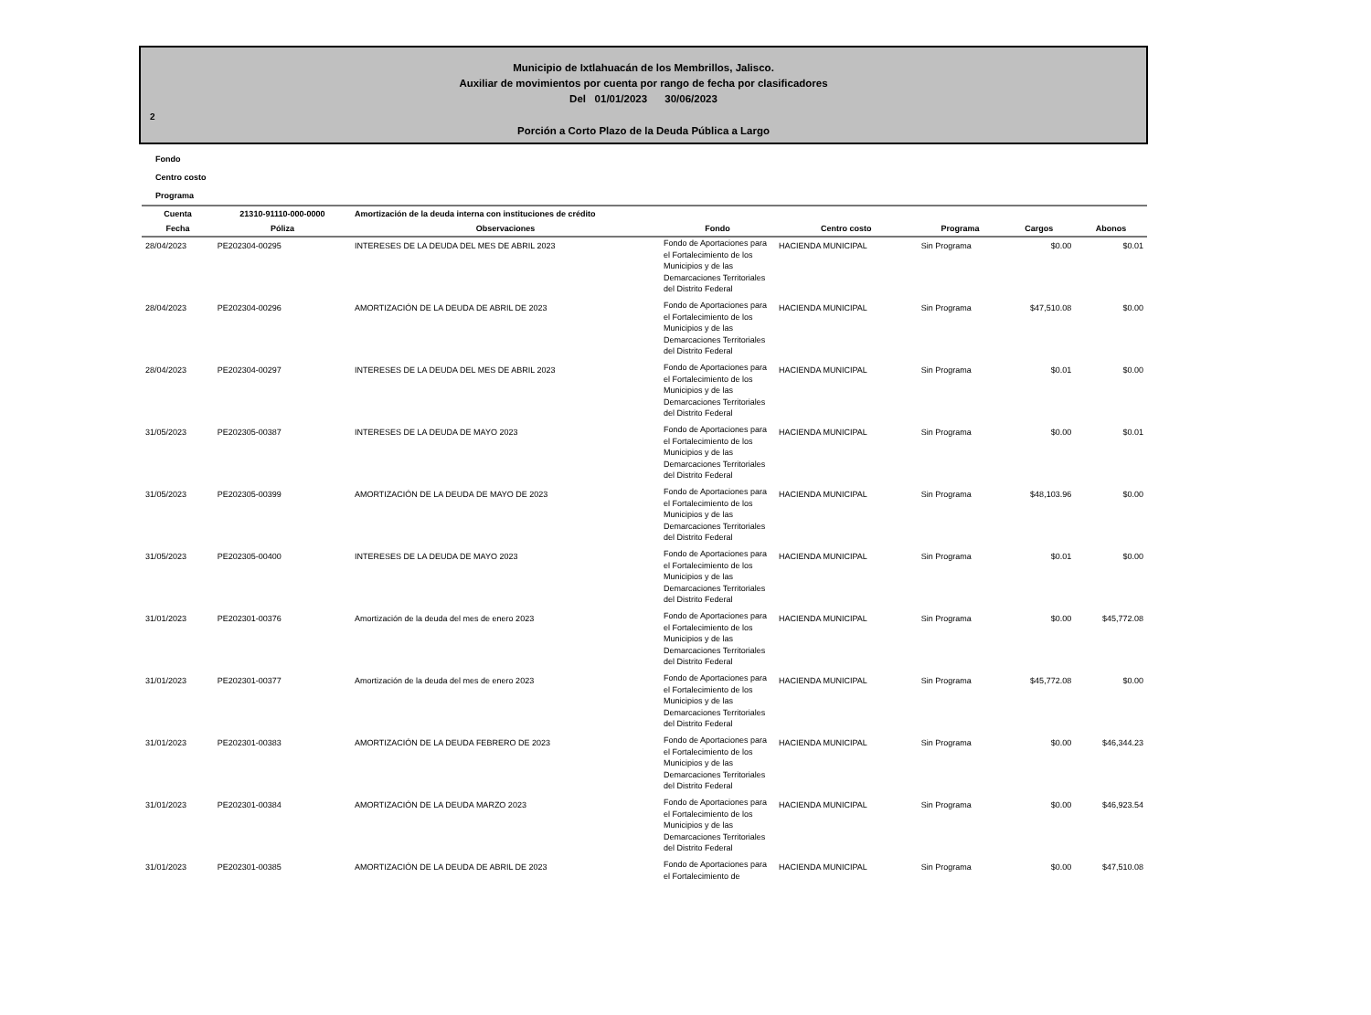Municipio de Ixtlahuacán de los Membrillos, Jalisco.
Auxiliar de movimientos por cuenta por rango de fecha por clasificadores
Del 01/01/2023 30/06/2023
2
Porción a Corto Plazo de la Deuda Pública a Largo
Fondo
Centro costo
Programa
| Cuenta | 21310-91110-000-0000 | Amortización de la deuda interna con instituciones de crédito | | | | | |
| --- | --- | --- | --- | --- | --- | --- | --- |
| Fecha | Póliza | Observaciones | Fondo | Centro costo | Programa | Cargos | Abonos |
| 28/04/2023 | PE202304-00295 | INTERESES DE LA DEUDA DEL MES DE ABRIL 2023 | Fondo de Aportaciones para el Fortalecimiento de los Municipios y de las Demarcaciones Territoriales del Distrito Federal | HACIENDA MUNICIPAL | Sin Programa | $0.00 | $0.01 |
| 28/04/2023 | PE202304-00296 | AMORTIZACIÓN DE LA DEUDA DE ABRIL DE 2023 | Fondo de Aportaciones para el Fortalecimiento de los Municipios y de las Demarcaciones Territoriales del Distrito Federal | HACIENDA MUNICIPAL | Sin Programa | $47,510.08 | $0.00 |
| 28/04/2023 | PE202304-00297 | INTERESES DE LA DEUDA DEL MES DE ABRIL 2023 | Fondo de Aportaciones para el Fortalecimiento de los Municipios y de las Demarcaciones Territoriales del Distrito Federal | HACIENDA MUNICIPAL | Sin Programa | $0.01 | $0.00 |
| 31/05/2023 | PE202305-00387 | INTERESES DE LA DEUDA DE MAYO 2023 | Fondo de Aportaciones para el Fortalecimiento de los Municipios y de las Demarcaciones Territoriales del Distrito Federal | HACIENDA MUNICIPAL | Sin Programa | $0.00 | $0.01 |
| 31/05/2023 | PE202305-00399 | AMORTIZACIÓN DE LA DEUDA DE MAYO DE 2023 | Fondo de Aportaciones para el Fortalecimiento de los Municipios y de las Demarcaciones Territoriales del Distrito Federal | HACIENDA MUNICIPAL | Sin Programa | $48,103.96 | $0.00 |
| 31/05/2023 | PE202305-00400 | INTERESES DE LA DEUDA DE MAYO 2023 | Fondo de Aportaciones para el Fortalecimiento de los Municipios y de las Demarcaciones Territoriales del Distrito Federal | HACIENDA MUNICIPAL | Sin Programa | $0.01 | $0.00 |
| 31/01/2023 | PE202301-00376 | Amortización de la deuda del mes de enero 2023 | Fondo de Aportaciones para el Fortalecimiento de los Municipios y de las Demarcaciones Territoriales del Distrito Federal | HACIENDA MUNICIPAL | Sin Programa | $0.00 | $45,772.08 |
| 31/01/2023 | PE202301-00377 | Amortización de la deuda del mes de enero 2023 | Fondo de Aportaciones para el Fortalecimiento de los Municipios y de las Demarcaciones Territoriales del Distrito Federal | HACIENDA MUNICIPAL | Sin Programa | $45,772.08 | $0.00 |
| 31/01/2023 | PE202301-00383 | AMORTIZACIÓN DE LA DEUDA FEBRERO DE 2023 | Fondo de Aportaciones para el Fortalecimiento de los Municipios y de las Demarcaciones Territoriales del Distrito Federal | HACIENDA MUNICIPAL | Sin Programa | $0.00 | $46,344.23 |
| 31/01/2023 | PE202301-00384 | AMORTIZACIÓN DE LA DEUDA MARZO 2023 | Fondo de Aportaciones para el Fortalecimiento de los Municipios y de las Demarcaciones Territoriales del Distrito Federal | HACIENDA MUNICIPAL | Sin Programa | $0.00 | $46,923.54 |
| 31/01/2023 | PE202301-00385 | AMORTIZACIÓN DE LA DEUDA DE ABRIL DE 2023 | Fondo de Aportaciones para el Fortalecimiento de | HACIENDA MUNICIPAL | Sin Programa | $0.00 | $47,510.08 |